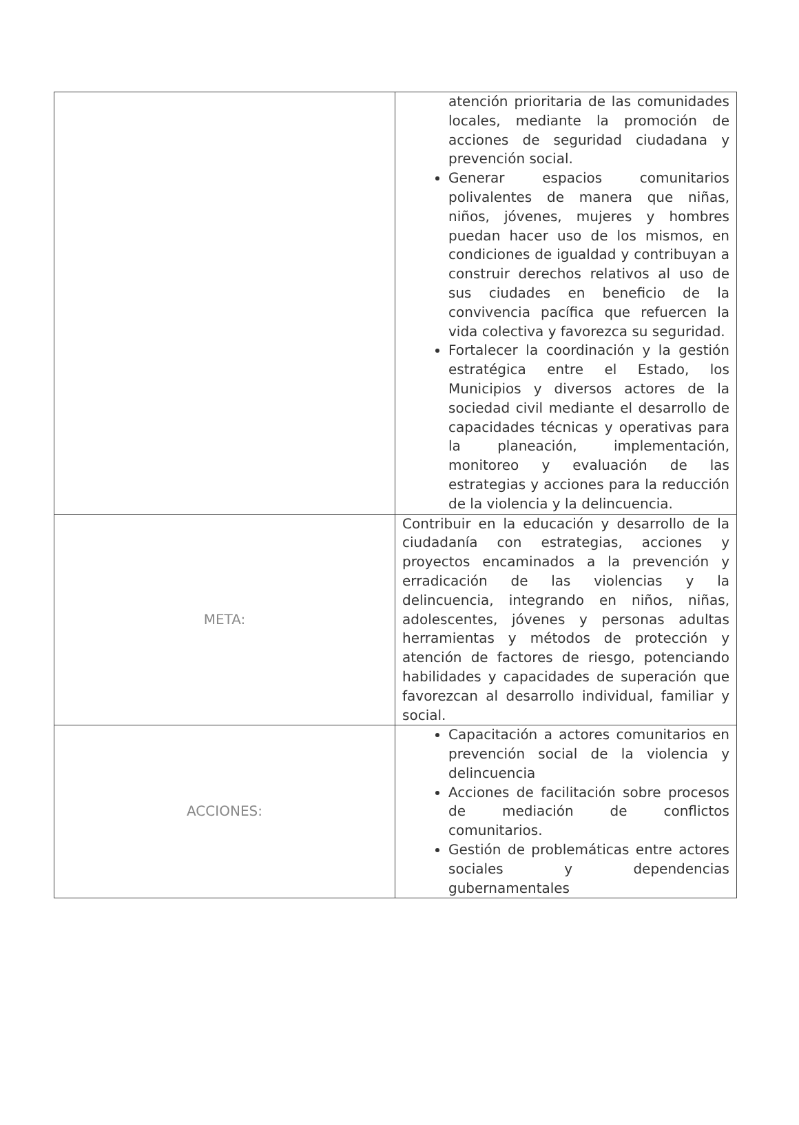| | atención prioritaria de las comunidades locales, mediante la promoción de acciones de seguridad ciudadana y prevención social. Generar espacios comunitarios polivalentes de manera que niñas, niños, jóvenes, mujeres y hombres puedan hacer uso de los mismos, en condiciones de igualdad y contribuyan a construir derechos relativos al uso de sus ciudades en beneficio de la convivencia pacífica que refuercen la vida colectiva y favorezca su seguridad. Fortalecer la coordinación y la gestión estratégica entre el Estado, los Municipios y diversos actores de la sociedad civil mediante el desarrollo de capacidades técnicas y operativas para la planeación, implementación, monitoreo y evaluación de las estrategias y acciones para la reducción de la violencia y la delincuencia. |
| META: | Contribuir en la educación y desarrollo de la ciudadanía con estrategias, acciones y proyectos encaminados a la prevención y erradicación de las violencias y la delincuencia, integrando en niños, niñas, adolescentes, jóvenes y personas adultas herramientas y métodos de protección y atención de factores de riesgo, potenciando habilidades y capacidades de superación que favorezcan al desarrollo individual, familiar y social. |
| ACCIONES: | Capacitación a actores comunitarios en prevención social de la violencia y delincuencia Acciones de facilitación sobre procesos de mediación de conflictos comunitarios. Gestión de problemáticas entre actores sociales y dependencias gubernamentales |